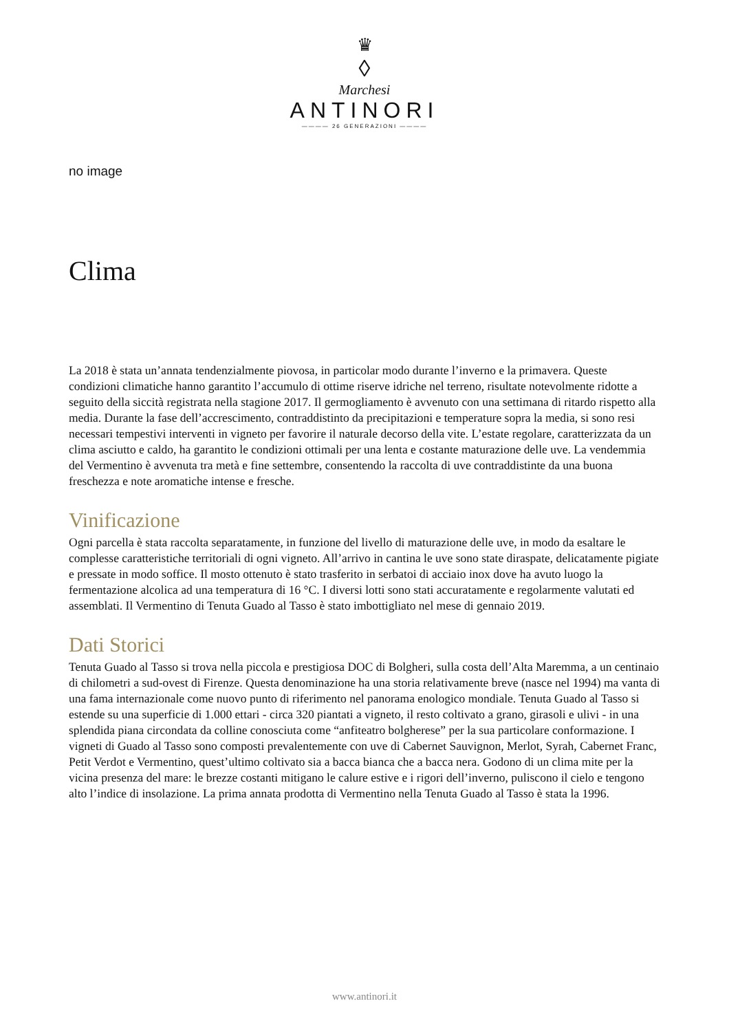♛
◊
Marchesi
ANTINORI
———— 26 GENERAZIONI ————
no image
Clima
La 2018 è stata un’annata tendenzialmente piovosa, in particolar modo durante l’inverno e la primavera. Queste condizioni climatiche hanno garantito l’accumulo di ottime riserve idriche nel terreno, risultate notevolmente ridotte a seguito della siccità registrata nella stagione 2017. Il germogliamento è avvenuto con una settimana di ritardo rispetto alla media. Durante la fase dell’accrescimento, contraddistinto da precipitazioni e temperature sopra la media, si sono resi necessari tempestivi interventi in vigneto per favorire il naturale decorso della vite. L’estate regolare, caratterizzata da un clima asciutto e caldo, ha garantito le condizioni ottimali per una lenta e costante maturazione delle uve. La vendemmia del Vermentino è avvenuta tra metà e fine settembre, consentendo la raccolta di uve contraddistinte da una buona freschezza e note aromatiche intense e fresche.
Vinificazione
Ogni parcella è stata raccolta separatamente, in funzione del livello di maturazione delle uve, in modo da esaltare le complesse caratteristiche territoriali di ogni vigneto. All’arrivo in cantina le uve sono state diraspate, delicatamente pigiate e pressate in modo soffice. Il mosto ottenuto è stato trasferito in serbatoi di acciaio inox dove ha avuto luogo la fermentazione alcolica ad una temperatura di 16 °C. I diversi lotti sono stati accuratamente e regolarmente valutati ed assemblati. Il Vermentino di Tenuta Guado al Tasso è stato imbottigliato nel mese di gennaio 2019.
Dati Storici
Tenuta Guado al Tasso si trova nella piccola e prestigiosa DOC di Bolgheri, sulla costa dell’Alta Maremma, a un centinaio di chilometri a sud-ovest di Firenze. Questa denominazione ha una storia relativamente breve (nasce nel 1994) ma vanta di una fama internazionale come nuovo punto di riferimento nel panorama enologico mondiale. Tenuta Guado al Tasso si estende su una superficie di 1.000 ettari - circa 320 piantati a vigneto, il resto coltivato a grano, girasoli e ulivi - in una splendida piana circondata da colline conosciuta come “anfiteatro bolgherese” per la sua particolare conformazione. I vigneti di Guado al Tasso sono composti prevalentemente con uve di Cabernet Sauvignon, Merlot, Syrah, Cabernet Franc, Petit Verdot e Vermentino, quest’ultimo coltivato sia a bacca bianca che a bacca nera. Godono di un clima mite per la vicina presenza del mare: le brezze costanti mitigano le calure estive e i rigori dell’inverno, puliscono il cielo e tengono alto l’indice di insolazione. La prima annata prodotta di Vermentino nella Tenuta Guado al Tasso è stata la 1996.
www.antinori.it